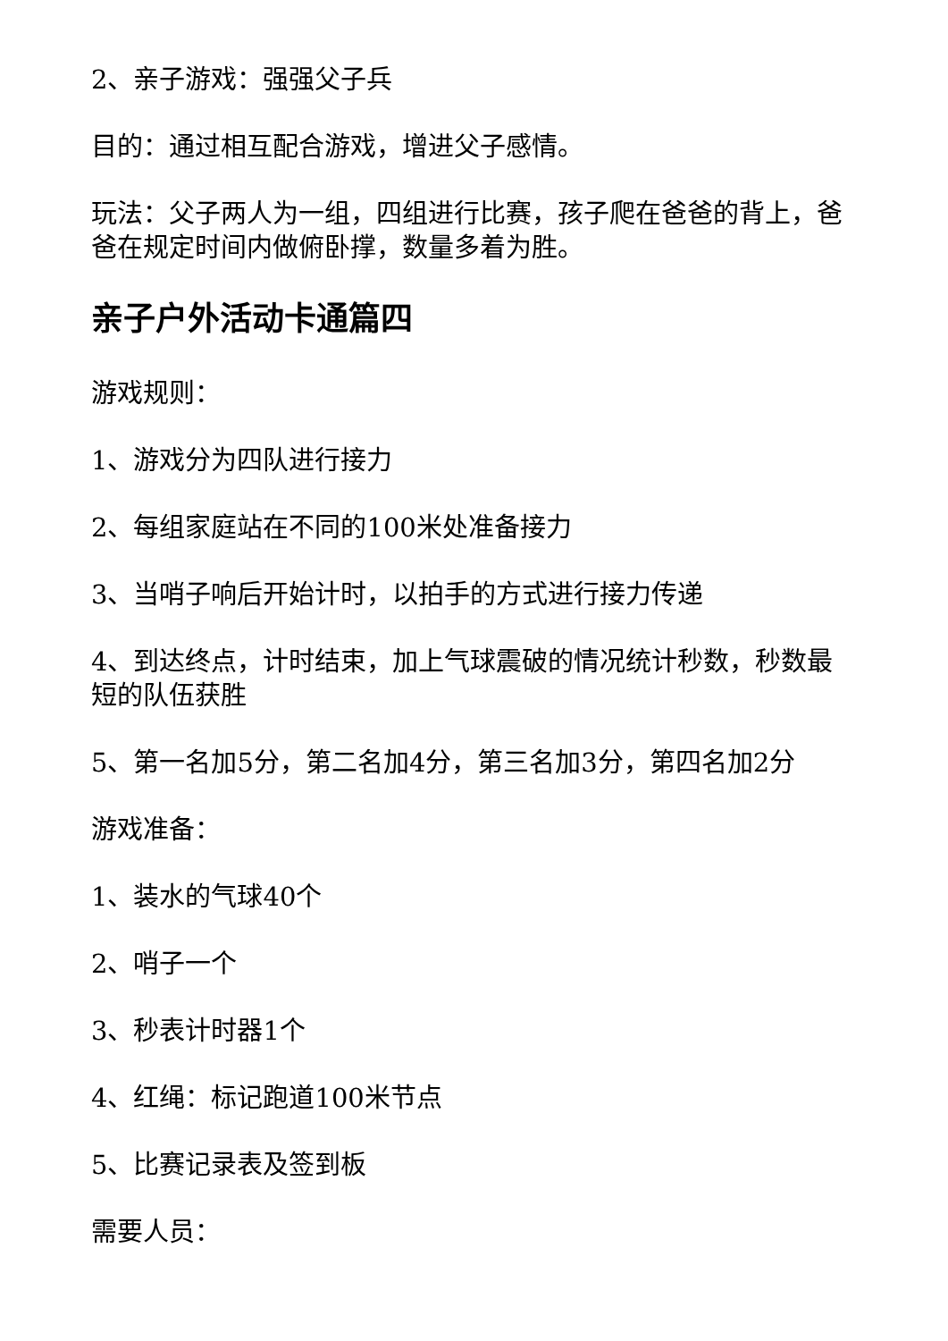2、亲子游戏：强强父子兵
目的：通过相互配合游戏，增进父子感情。
玩法：父子两人为一组，四组进行比赛，孩子爬在爸爸的背上，爸爸在规定时间内做俯卧撑，数量多着为胜。
亲子户外活动卡通篇四
游戏规则：
1、游戏分为四队进行接力
2、每组家庭站在不同的100米处准备接力
3、当哨子响后开始计时，以拍手的方式进行接力传递
4、到达终点，计时结束，加上气球震破的情况统计秒数，秒数最短的队伍获胜
5、第一名加5分，第二名加4分，第三名加3分，第四名加2分
游戏准备：
1、装水的气球40个
2、哨子一个
3、秒表计时器1个
4、红绳：标记跑道100米节点
5、比赛记录表及签到板
需要人员：